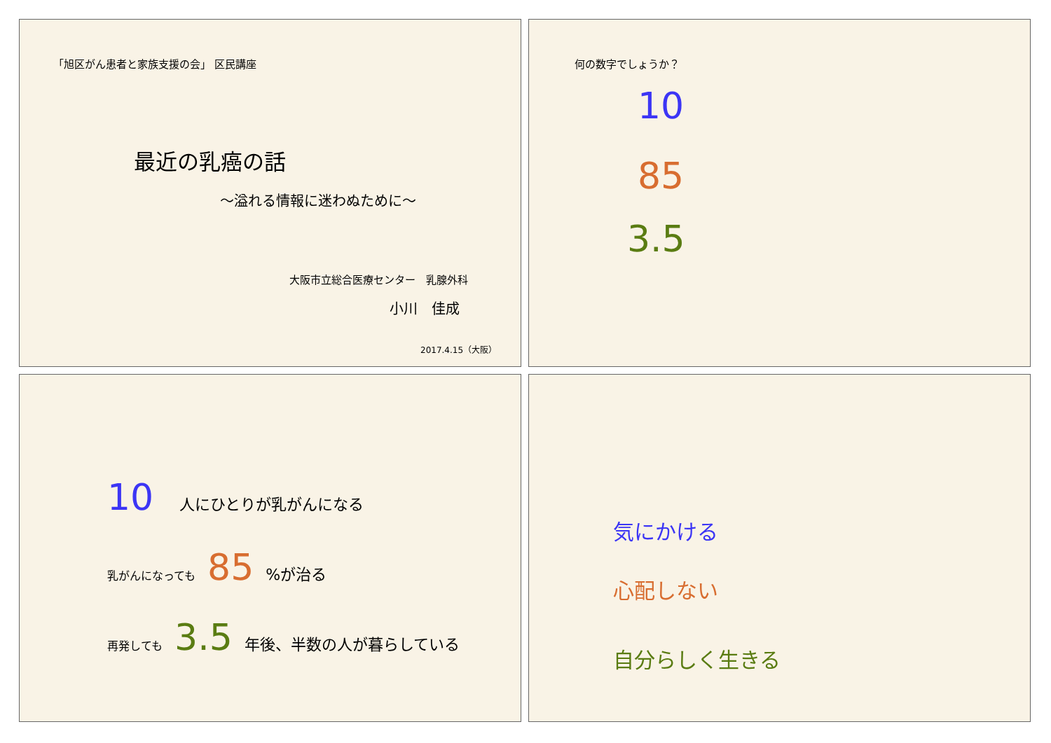「旭区がん患者と家族支援の会」 区民講座
最近の乳癌の話
～溢れる情報に迷わぬために～
大阪市立総合医療センター　乳腺外科
小川　佳成
2017.4.15（大阪）
何の数字でしょうか？
10
85
3.5
10 人にひとりが乳がんになる
乳がんになっても 85 %が治る
再発しても 3.5 年後、半数の人が暮らしている
気にかける
心配しない
自分らしく生きる